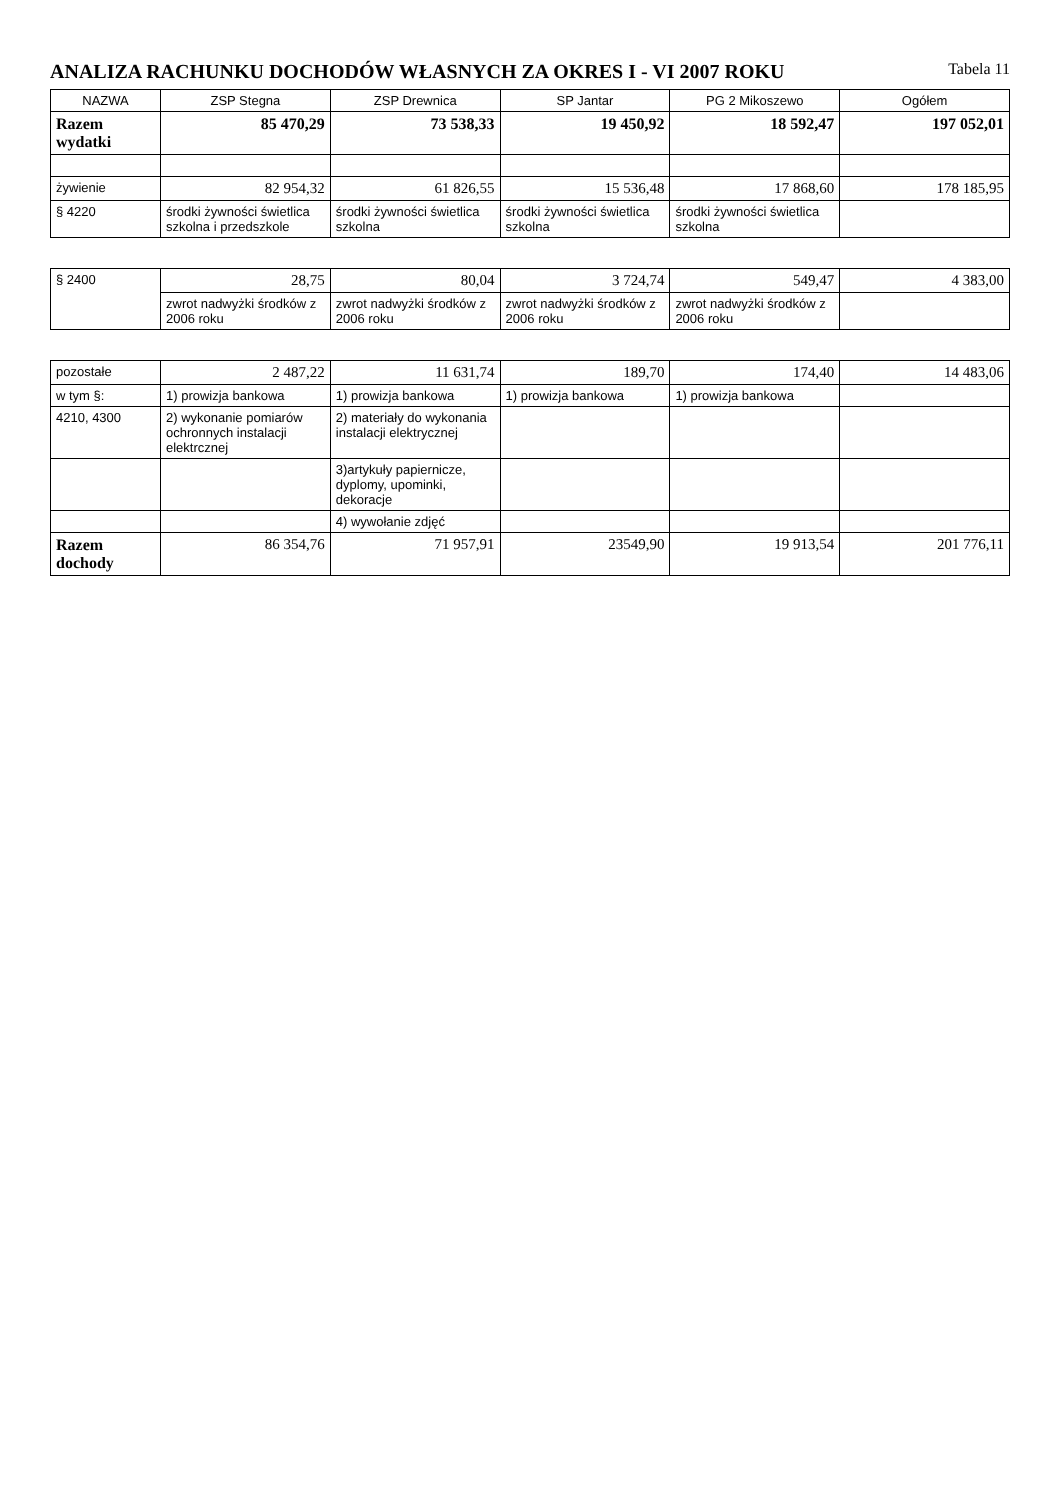ANALIZA RACHUNKU DOCHODÓW WŁASNYCH ZA OKRES I - VI 2007 ROKU Tabela 11
| NAZWA | ZSP Stegna | ZSP Drewnica | SP Jantar | PG 2 Mikoszewo | Ogółem |
| --- | --- | --- | --- | --- | --- |
| Razem wydatki | 85 470,29 | 73 538,33 | 19 450,92 | 18 592,47 | 197 052,01 |
| żywienie | 82 954,32 | 61 826,55 | 15 536,48 | 17 868,60 | 178 185,95 |
| § 4220 | środki żywności świetlica szkolna i przedszkole | środki żywności świetlica szkolna | środki żywności świetlica szkolna | środki żywności świetlica szkolna | |
| § 2400 | 28,75 | 80,04 | 3 724,74 | 549,47 | 4 383,00 |
| | zwrot nadwyżki środków z 2006 roku | zwrot nadwyżki środków z 2006 roku | zwrot nadwyżki środków z 2006 roku | zwrot nadwyżki środków z 2006 roku | |
| pozostałe | 2 487,22 | 11 631,74 | 189,70 | 174,40 | 14 483,06 |
| w tym §: | 1) prowizja bankowa | 1) prowizja bankowa | 1) prowizja bankowa | 1) prowizja bankowa | |
| 4210, 4300 | 2) wykonanie pomiarów ochronnych instalacji elektrcznej | 2) materiały do wykonania instalacji elektrycznej | | | |
| | | 3)artykuły papiernicze, dyplomy, upominki, dekoracje | | | |
| | | 4) wywołanie zdjęć | | | |
| Razem dochody | 86 354,76 | 71 957,91 | 23549,90 | 19 913,54 | 201 776,11 |